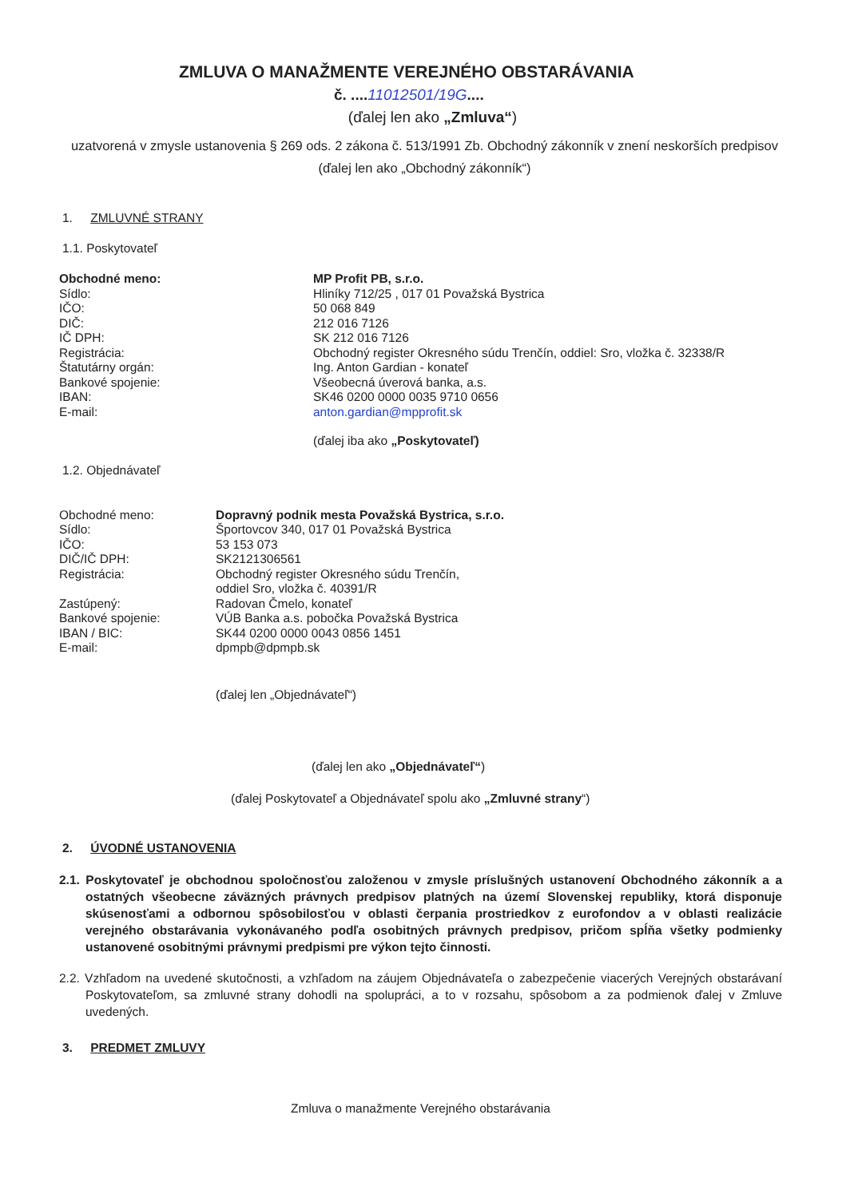ZMLUVA O MANAŽMENTE VEREJNÉHO OBSTARÁVANIA
č. ....11012501/19G....
(ďalej len ako „Zmluva“)
uzatvorená v zmysle ustanovenia § 269 ods. 2 zákona č. 513/1991 Zb. Obchodný zákonník v znení neskorších predpisov (ďalej len ako „Obchodný zákonník“)
1. ZMLUVNÉ STRANY
1.1. Poskytovateľ
| Obchodné meno: | MP Profit PB, s.r.o. |
| Sídlo: | Hliníky 712/25 , 017 01 Považská Bystrica |
| IČO: | 50 068 849 |
| DIČ: | 212 016 7126 |
| IČ DPH: | SK 212 016 7126 |
| Registrácia: | Obchodný register Okresného súdu Trenčín, oddiel: Sro, vložka č. 32338/R |
| Štatutárny orgán: | Ing. Anton Gardian - konateľ |
| Bankové spojenie: | Všeobecná úverová banka, a.s. |
| IBAN: | SK46 0200 0000 0035 9710 0656 |
| E-mail: | anton.gardian@mpprofit.sk |
| | (ďalej iba ako „Poskytovateľ) |
1.2. Objednávateľ
| Obchodné meno: | Dopravný podnik mesta Považská Bystrica, s.r.o. |
| Sídlo: | Športovcov 340, 017 01 Považská Bystrica |
| IČO: | 53 153 073 |
| DIČ/IČ DPH: | SK2121306561 |
| Registrácia: | Obchodný register Okresného súdu Trenčín, oddiel Sro, vložka č. 40391/R |
| Zastúpený: | Radovan Čmelo, konateľ |
| Bankové spojenie: | VÚB Banka a.s. pobočka Považská Bystrica |
| IBAN / BIC: | SK44 0200 0000 0043 0856 1451 |
| E-mail: | dpmpb@dpmpb.sk |
| | (ďalej len „Objednávateľ“) |
(ďalej len ako „Objednávateľ“)
(ďalej Poskytovateľ a Objednávateľ spolu ako „Zmluvné strany“)
2. ÚVODNÉ USTANOVENIA
2.1. Poskytovateľ je obchodnou spoločnosťou založenou v zmysle príslušných ustanovení Obchodného zákonník a a ostatných všeobecne záväzných právnych predpisov platných na území Slovenskej republiky, ktorá disponuje skúsenosťami a odbornou spôsobilosťou v oblasti čerpania prostriedkov z eurofondov a v oblasti realizácie verejného obstarávania vykonávaného podľa osobitných právnych predpisov, pričom spĺňa všetky podmienky ustanovené osobitnými právnymi predpismi pre výkon tejto činnosti.
2.2. Vzhľadom na uvedené skutočnosti, a vzhľadom na záujem Objednávateľa o zabezpečenie viacerých Verejných obstarávaní Poskytovateľom, sa zmluvné strany dohodli na spolupráci, a to v rozsahu, spôsobom a za podmienok ďalej v Zmluve uvedených.
3. PREDMET ZMLUVY
Zmluva o manažmente Verejného obstarávania